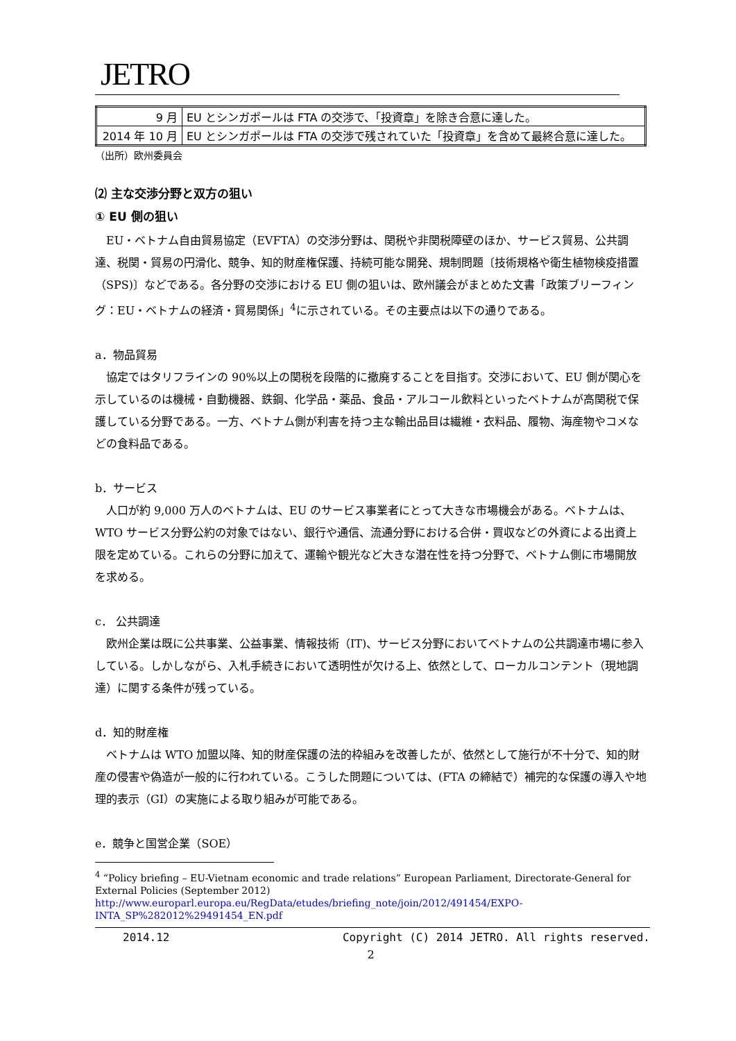JETRO
| 9 月 | EU とシンガポールは FTA の交渉で、「投資章」を除き合意に達した。 |
| 2014 年 10 月 | EU とシンガポールは FTA の交渉で残されていた「投資章」を含めて最終合意に達した。 |
（出所）欧州委員会
⑵ 主な交渉分野と双方の狙い
① EU 側の狙い
EU・ベトナム自由貿易協定（EVFTA）の交渉分野は、関税や非関税障壁のほか、サービス貿易、公共調達、税関・貿易の円滑化、競争、知的財産権保護、持続可能な開発、規制問題〔技術規格や衛生植物検疫措置（SPS)〕などである。各分野の交渉における EU 側の狙いは、欧州議会がまとめた文書「政策ブリーフィング：EU・ベトナムの経済・貿易関係」<sup>4</sup>に示されている。その主要点は以下の通りである。
a．物品貿易
協定ではタリフラインの 90%以上の関税を段階的に撤廃することを目指す。交渉において、EU 側が関心を示しているのは機械・自動機器、鉄鋼、化学品・薬品、食品・アルコール飲料といったベトナムが高関税で保護している分野である。一方、ベトナム側が利害を持つ主な輸出品目は繊維・衣料品、履物、海産物やコメなどの食料品である。
b．サービス
人口が約 9,000 万人のベトナムは、EU のサービス事業者にとって大きな市場機会がある。ベトナムは、WTO サービス分野公約の対象ではない、銀行や通信、流通分野における合併・買収などの外資による出資上限を定めている。これらの分野に加えて、運輸や観光など大きな潜在性を持つ分野で、ベトナム側に市場開放を求める。
c． 公共調達
欧州企業は既に公共事業、公益事業、情報技術（IT)、サービス分野においてベトナムの公共調達市場に参入している。しかしながら、入札手続きにおいて透明性が欠ける上、依然として、ローカルコンテント（現地調達）に関する条件が残っている。
d．知的財産権
ベトナムは WTO 加盟以降、知的財産保護の法的枠組みを改善したが、依然として施行が不十分で、知的財産の侵害や偽造が一般的に行われている。こうした問題については、(FTA の締結で）補完的な保護の導入や地理的表示（GI）の実施による取り組みが可能である。
e．競争と国営企業（SOE）
<sup>4</sup> “Policy briefing – EU-Vietnam economic and trade relations” European Parliament, Directorate-General for External Policies (September 2012)
http://www.europarl.europa.eu/RegData/etudes/briefing_note/join/2012/491454/EXPO-INTA_SP%282012%29491454_EN.pdf
2014.12 Copyright (C) 2014 JETRO. All rights reserved.
2